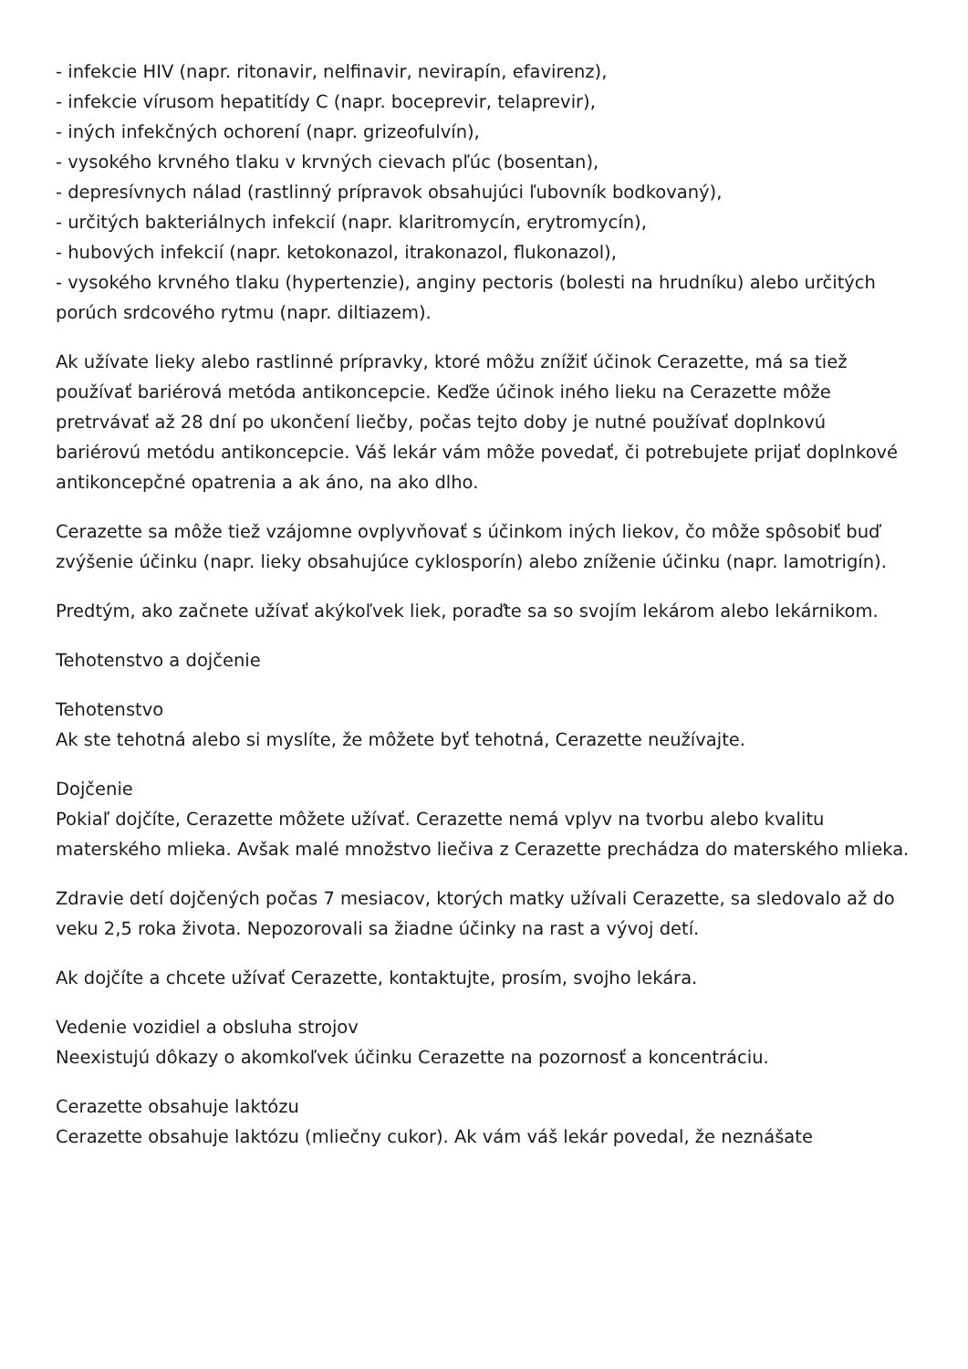- infekcie HIV (napr. ritonavir, nelfinavir, nevirapín, efavirenz),
- infekcie vírusom hepatitídy C (napr. boceprevir, telaprevir),
- iných infekčných ochorení (napr. grizeofulvín),
- vysokého krvného tlaku v krvných cievach pľúc (bosentan),
- depresívnych nálad (rastlinný prípravok obsahujúci ľubovník bodkovaný),
- určitých bakteriálnych infekcií (napr. klaritromycín, erytromycín),
- hubových infekcií (napr. ketokonazol, itrakonazol, flukonazol),
- vysokého krvného tlaku (hypertenzie), anginy pectoris (bolesti na hrudníku) alebo určitých porúch srdcového rytmu (napr. diltiazem).
Ak užívate lieky alebo rastlinné prípravky, ktoré môžu znížiť účinok Cerazette, má sa tiež používať bariérová metóda antikoncepcie. Keďže účinok iného lieku na Cerazette môže pretrvávať až 28 dní po ukončení liečby, počas tejto doby je nutné používať doplnkovú bariérovú metódu antikoncepcie. Váš lekár vám môže povedať, či potrebujete prijať doplnkové antikoncepčné opatrenia a ak áno, na ako dlho.
Cerazette sa môže tiež vzájomne ovplyvňovať s účinkom iných liekov, čo môže spôsobiť buď zvýšenie účinku (napr. lieky obsahujúce cyklosporín) alebo zníženie účinku (napr. lamotrigín).
Predtým, ako začnete užívať akýkoľvek liek, poraďte sa so svojím lekárom alebo lekárnikom.
Tehotenstvo a dojčenie
Tehotenstvo
Ak ste tehotná alebo si myslíte, že môžete byť tehotná, Cerazette neužívajte.
Dojčenie
Pokiaľ dojčíte, Cerazette môžete užívať. Cerazette nemá vplyv na tvorbu alebo kvalitu materského mlieka. Avšak malé množstvo liečiva z Cerazette prechádza do materského mlieka.
Zdravie detí dojčených počas 7 mesiacov, ktorých matky užívali Cerazette, sa sledovalo až do veku 2,5 roka života. Nepozorovali sa žiadne účinky na rast a vývoj detí.
Ak dojčíte a chcete užívať Cerazette, kontaktujte, prosím, svojho lekára.
Vedenie vozidiel a obsluha strojov
Neexistujú dôkazy o akomkoľvek účinku Cerazette na pozornosť a koncentráciu.
Cerazette obsahuje laktózu
Cerazette obsahuje laktózu (mliečny cukor). Ak vám váš lekár povedal, že neznášate